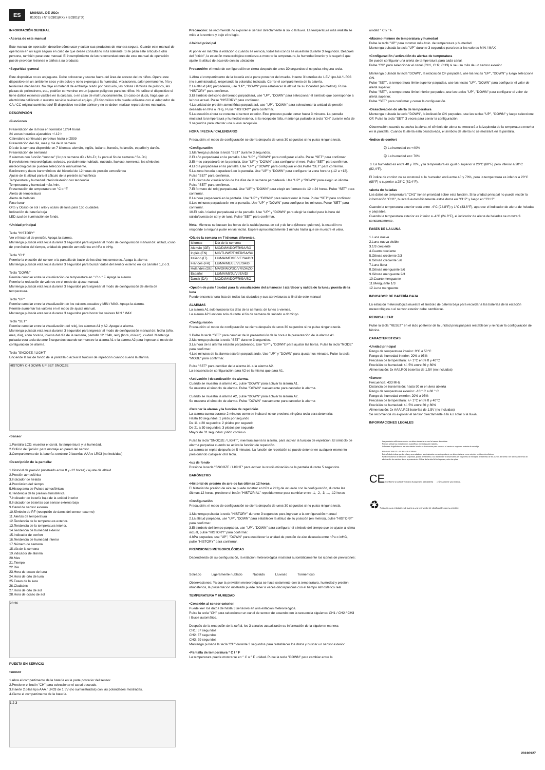ES
MANUAL DE USO:
810015 / N° E0301(RX) + E0301(TX)
INFORMACIÓN GENERAL
•Acerca de este manual
Este manual de operación describe cómo usar y cuidar sus productos de manera segura. Guarde este manual de operación en un lugar seguro en caso de que desee consultarlo más adelante. Si le pasa este artículo a otra persona, también pase este manual. El incumplimiento de las recomendaciones de este manual de operación puede provocar lesiones o daños a su producto.
•Seguridad general
Este dispositivo no es un juguete. Debe colocarse y usarse fuera del área de acceso de los niños. Opere este dispositivo en un ambiente seco y sin polvo y no lo exponga a la humedad, vibraciones, calor permanente, frío y tensiones mecánicas. No deje el material de embalaje tirado por descuido, las bolsas / láminas de plástico, las piezas de poliestireno, etc., podrían convertirse en un juguete peligroso para los niños. No utilice el dispositivo si tiene daños externos visibles en la carcasa, o en caso de mal funcionamiento. En caso de duda, haga que un electricista calificado o nuestro servicio revisen el equipo. ¡El dispositivo solo puede utilizarse con el adaptador de CA / CC original suministrado! El dispositivo no debe abrirse y no se deben realizar reparaciones manuales.
DESCRIPCIÓN
•Funciones
Presentación de la hora en formatos 12/24 horas
24 zonas horarias ajustables +/-12 h
Calendario continuado perpetuo hasta el 2099
Presentación del día, mes y día de la semana
Día de la semana disponible en 7 idiomas: alemán, inglés, italiano, francés, holandés, español y danés.
Presentación de semanas
2 alarmas con función "snooze" (1x por semana día / Mo-Fr; 1x para el fin de semana / Sa-Do)
5 previsiones meteorológicas: soleado, parcialmente nublado, nublado, lluvioso, tormenta; los símbolos meteorológicos se pueden seleccionar manualmente.
Barómetro y datos barométricos del historial de 12 horas de presión atmosférica
Ajuste de la altitud para el cálculo de la presión atmosférica
Temperatura y humedad interior/exterior con tendencia
Temperatura y humedad máx./min.
Presentación de temperatura en °C o °F
Alerta de temperatura
Alerta de heladas
Fase lunar
Orto y Ocaso de sol / orto y ocaso de luna para 150 ciudades.
Indicación de batería baja
LED azul de iluminación de fondo.
•Unidad principal
Tecla "HISTORY"
Ver el historial de presión. Apaga la alarma.
Mantenga pulsada esta tecla durante 3 segundos para ingresar al modo de configuración manual de: altitud, icono de pronóstico del tiempo, unidad de presión atmosférica en hPa o inHg.
Tecla "CH"
Permite la elección del sensor o la pantalla de bucle de los distintos sensores. Apaga la alarma
Mantenga pulsada esta tecla durante 3 segundos para buscar datos del sensor externo en los canales 1,2 o 3.
Tecla "DOWN"
Permite cambiar entre la visualización de temperatura en ° C o ° F. Apaga la alarma.
Permite la reducción de valores en el modo de ajuste manual.
Mantenga pulsada esta tecla durante 3 segundos para ingresar al modo de configuración de alerta de temperatura.
Tecla "UP"
Permite cambiar entre la visualización de los valores actuales y MIN / MAX. Apaga la alarma.
Permite aumentar los valores en el modo de ajuste manual.
Mantenga pulsada esta tecla durante 3 segundos para borrar los valores MIN / MAX
Tecla "SET"
Permite cambiar entre la visualización del reloj, las alarmas A1 y A2. Apaga la alarma.
Mantenga pulsada esta tecla durante 3 segundos para ingresar al modo de configuración manual de: fecha (año, mes, día), zona horaria, idioma del día de la semana, pantalla 12 / 24h, reloj (hora, minuto), ciudad. Mantenga pulsada esta tecla durante 3 segundos cuando se muestre la alarma A1 o la alarma A2 para ingresar al modo de configuración de alarma.
Tecla "SNOOZE / LIGHT"
Enciende la luz de fondo de la pantalla o activa la función de repetición cuando suena la alarma.
HISTORY CH DOWN UP SET SNOOZE
•Sensor
1.Pantalla LCD: muestra el canal, la temperatura y la humedad.
2.Orificio de fijación: para montaje en pared del sensor.
3.Compartimento de la batería: contiene 2 baterías AAA o LR03 (no incluidas)
•Descripción de la pantalla:
1.Historial de presión (mostrado entre 0 y -12 horas) / ajuste de altitud
2.Presión atmosférica
3.Indicador de helada
4.Pronóstico del tiempo
5.Histograma de Pulses atmosféricas.
6.Tendencia de la presión atmosférica.
7.Indicador de batería baja de la unidad interior
8.Indicador de baterías con sensor externo bajo
9.Canal de sensor externo
10.Símbolo de RF (recepción de datos del sensor externo)
11.Alertas de temperatura
12.Tendencia de la temperatura exterior.
13.Tendencia de la temperatura interior.
14.Tendencia de humedad exterior
15.Indicador de confort
16.Tendencia de humedad interior
17.Número de semana
18.día de la semana
19.indicador de alarma
20.Mes
21.Tiempo
22.Día
23.Hora de ocaso de luna
24.Hora de orto de luna
25.Fases de la luna
26.Ciudades
27.Hora de orto de sol
28.Hora de ocaso de sol
20:36
PUESTA EN SERVICIO
•sensor
1.Abra el compartimento de la batería en la parte posterior del sensor.
2.Presione el botón "CH" para seleccionar el canal deseado.
3.Inserte 2 pilas tipo AAA / LR03 de 1.5V (no suministradas) con las polaridades mostradas.
4.Cierre el compartimento de la batería.
1 2 3
Precaución: se recomienda no exponer el sensor directamente al sol o la lluvia. La temperatura más realista se mide a la sombra y bajo el refugio.
•Unidad principal
Al poner en marcha la estación o cuando se reinicia, todos los iconos se muestran durante 3 segundos. Después del "pitido", la estación meteorológica comienza a mostrar la temperatura, la humedad interior y le sugerirá que ajuste la altitud de acuerdo con su ubicación
Precaución: el modo de configuración se cierra después de unos 30 segundos si no pulsa ninguna tecla.
1.Abra el compartimento de la batería en la parte posterior del muelle. Inserte 3 baterías de 1.5V tipo AA / LR06 (no suministradas), respetando la polaridad indicada. Cerrar el compartimento de la batería.
2.La altitud (Alt) parpadeará, use "UP", "DOWN" para establecer la altitud de su localidad (en metros). Pulse "HISTORY" para confirmar.
3.El símbolo del icono del tiempo parpadeará, use "UP", "DOWN" para seleccionar el símbolo que corresponde a la hora actual. Pulse "HISTORY" para confirmar.
4.La unidad de presión atmosférica parpadeará, use "UP", "DOWN" para seleccionar la unidad de presión deseada en hPa o inHg. Pulse "HISTORY" para confirmar.
5.La estación ahora se conecta al sensor exterior. Este proceso puede tomar hasta 3 minutos. La pantalla mostrará la temperatura y humedad exterior, si la recepción falla, mantenga pulsado la tecla "CH" durante más de 3 segundos para intentar una nueva recepción.
HORA / FECHA / CALENDARIO
Precaución: el modo de configuración se cierra después de unos 30 segundos si no pulsa ninguna tecla.
•Configuración
1.Mantenga pulsada la tecla "SET" durante 3 segundos.
2.El año parpadeará en la pantalla. Use "UP" y "DOWN" para configurar el año. Pulse "SET" para confirmar.
3.El mes parpadeará en la pantalla. Use "UP" y "DOWN" para configurar el mes. Pulse "SET" para confirmar.
4.El día parpadeará en la pantalla. Use "UP" y "DOWN" para configurar el día.Pulse "SET" para confirmar.
5.La zona horaria parpadeará en la pantalla. Use "UP" y "DOWN" para configurar la zona horaria (-12 a +12). Pulse "SET" para confirmar.
6.El idioma de visualización de los días de la semana parpadeará. Use "UP" y "DOWN" para elegir un idioma. Pulse "SET" para confirmar.
7.El formato del reloj parpadeará. Use "UP" y "DOWN" para elegir un formato de 12 o 24 horas. Pulse "SET" para confirmar.
8.La hora parpadeará en la pantalla. Use "UP" y "DOWN" para seleccionar la hora. Pulse "SET" para confirmar.
9.Los minutos parpadearán en la pantalla. Use "UP" y "DOWN" para configurar los minutos. Pulse "SET" para confirmar.
10.El país / ciudad parpadeará en la pantalla. Use "UP" y "DOWN" para elegir la ciudad para la hora del salida/puesta de sol y de luna. Pulse "SET" para confirmar.
Nota: Mientras se buscan las horas de la salida/puesta de sol y de luna (Mostrar guiones), la estación no responde a ninguna pulse en las teclas. Espere aproximadamente 1 minuto hasta que se muestre el valor.
•Día de la semana en 7 idiomas diferentes.
| Idiomas | Día de la semana |
| Alemán (GE) | MO/DI/MI/DO/FR/SA/SO |
| Inglés (EN) | MO/TU/WE/TH/FR/SA/SU |
| Italiano (IT) | LU/MA/ME/GE/VE/SA/DO |
| Francés (FR) | LU/MA/ME/JE/VE/SA/DI |
| Holandés (DU) | MA/DI/WO/DO/VR/ZA/ZO |
| Español | LU/MA/MI/JU/VI/SA/DI |
| Dansk (DA) | MO/DI/MI/DO/FR/SA/SO |
•Opción de país / ciudad para la visualización del amanecer / atardecer y salida de la luna / puesta de la luna
Puede encontrar una lista de todas las ciudades y sus abreviaturas al final de este manual
ALARMAS
La alarma A1 solo funciona los días de la semana: de lunes a viernes.
La alarma A2 funciona solo durante el fin de semana de sábado a domingo.
•Configuración
Precaución: el modo de configuración se cierra después de unos 30 segundos si no pulsa ninguna tecla.
1.Pulse la tecla "SET" para cambiar de la presentación de la hora a la presentación de la alarma A1.
2.Mantenga pulsada la tecla "SET" durante 3 segundos.
3.La hora de la alarma estarán parpadeando. Use "UP" y "DOWN" para ajustar las horas. Pulse la tecla "MODE" para confirmar.
4.Los minutos de la alarma estarán parpadeando. Use "UP" y "DOWN" para ajustar los minutos. Pulse la tecla "MODE" para confirmar.
Pulse "SET" para cambiar de la alarma A1 a la alarma A2.
La secuencia de configuración para A2 es la misma que para A1.
•Activación / desactivación de alarma.
Cuando se muestra la alarma A1, pulse "DOWN" para activar la alarma A1.
Se muestra el símbolo de alarma. Pulse "DOWN" nuevamente para cancelar la alarma.
Cuando se muestra la alarma A2, pulse "DOWN" para activar la alarma A2.
Se muestra el símbolo de alarma. Pulse "DOWN" nuevamente para cancelar la alarma
•Detener la alarma y la función de repetición
La alarma suena durante 2 minutos como se indica si no se presiona ningúna tecla para detenerla:
Hasta 10 segundos: 1 pitido por segundo
De 11 a 20 segundos: 2 pitidos por segundo
De 21 a 30 segundos: 3 pitidos por segundo
Mayor de 31 segundos: pitido continuo
Pulsa la tecla "SNOOZE / LIGHT", mientras suena la alarma, para activar la función de repetición. El símbolo de alarma parpadea cuando se activa la función de repetición.
La alarma se repite después de 5 minutos. La función de repetición se puede detener en cualquier momento presionando cualquier otra tecla.
•luz de fondo
Presione la tecla "SNOOZE / LIGHT" para activar la retroiluminación de la pantalla durante 5 segundos.
BARÓMETRO
•Historial de presión de aire de las últimas 12 horas.
El historial de presión de aire se puede mostrar en hPa e inHg de acuerdo con la configuración, durante las últimas 12 horas, presione el botón "HISTORIAL" repetidamente para cambiar entre -1, -2, -3, ..., -12 horas
•Configuración
Precaución: el modo de configuración se cierra después de unos 30 segundos si no pulsa ninguna tecla.
1.Mantenga pulsada la tecla "HISTORY" durante 3 segundos para ingresar a la configuración manual
2.La altitud parpadea, use "UP", "DOWN" para establecer la altitud de su posición (en metros), pulse "HISTORY" para confirmar.
3.El símbolo del tiempo parpadea, use "UP", "DOWN" para configurar el símbolo del tiempo que se ajuste al clima actual, pulse "HISTORY" para confirmar.
4.hPa parpadea, use "UP", "DOWN" para establecer la unidad de presión de aire deseada entre hPa o inHG, pulse "HISTORY" para confirmar.
PREVISIONES METEOROLÓGICAS
Dependiendo de su configuración, la estación meteorológica mostrará automáticamente los iconos de previsiones:
Soleado Ligeramente nublado Nublado Lluvioso Tormentoso
Observaciones: Ya que la previsión meteorológica se hace solamente con la temperatura, humedad y presión atmosférica, la presentación mostrada puede tener a veces discrepancias con el tiempo atmosférico real
TEMPERATURA Y HUMEDAD
•Conexión al sensor exterior.
Puede leer los datos de hasta 3 sensores en una estación meteorológica.
Pulse la tecla "CH" para seleccionar un canal de sensor de acuerdo con la secuencia siguiente: CH1 / CH2 / CH3 / Bucle automático.
Después de la recepción de la señal, los 3 canales actualizarán su información de la siguiente manera:
CH1: 57 segundos
CH2: 67 segundos
CH3: 69 segundos
Mantenga pulsada la tecla "CH" durante 3 segundos para restablecer los datos y buscar un sensor exterior.
•Pantalla de temperatura ° C / ° F
La temperatura puede mostrarse en ° C o ° F unidad. Pulse la tecla "DOWN" para cambiar entre la
unidad ° C y ° F.
•Máximo mínimo de temperatura y humedad
Pulse la tecla "UP" para mostrar máx./min. de temperatura y humedad.
Mantenga pulsada la tecla "UP" durante 3 segundos para borrar los valores MIN / MAX
•Configuración / activación de alertas de temperatura
Se puede configurar una alerta de temperatura para cada canal.
Pulse "CH" para seleccionar el canal (CH1, CH2, CH3) si se usa más de un sensor exterior
Mantenga pulsada la tecla "DOWN", la indicación OF parpadea, use las teclas "UP", "DOWN" y luego seleccione ON.
Pulse "SET", la temperatura límite superior parpadea, use las teclas "UP", "DOWN" para configurar el valor de alerta superior.
Pulse "SET", la temperatura límite inferior parpadea, use las teclas "UP", "DOWN" para configurar el valor de alerta superior.
Pulse "SET" para confirmar y cerrar la configuración.
•Desactivación de alerta de temperatura
Mantenga pulsada la tecla "DOWN", la indicación ON parpadea, use las teclas "UP", "DOWN" y luego seleccione OF. Pulse la tecla "SET" 3 veces para cerrar la configuración.
Observación: cuando se activa la alerta, el símbolo de alerta se mostrará a la izquierda de la temperatura exterior en la pantalla. Cuando la alerta está desactivada, el símbolo de alerta no se mostrará en la pantalla.
•Índice de confort
☹ La humedad es <40%
☹ La humedad es> 70%
☺ La humedad es entre 40 y 70%, y la temperatura es igual o superior a 20°C (68°F) pero inferior a 28°C (82,4°F).
El índice de confort no se mostrará si la humedad está entre 40 y 70%, pero la temperatura es inferior a 20°C (68°F) o superior a 28°C (82,4°F).
•alerta de heladas
Los datos de temperatura "CH1" tienen prioridad sobre esta función. Si la unidad principal no puede recibir la información "CH1", buscará automáticamente estos datos en "CH2" y luego en "CH 3".
Cuando la temperatura exterior está entre -4°C (24.8°F) y 1°C (33.8°F), aparece el indicador de alerta de heladas y parpadea.
Cuando la temperatura exterior es inferior a -4°C (24.8°F), el indicador de alerta de heladas se mostrará constantemente.
FASES DE LA LUNA
1.Luna nueva
2.Luna nueva visible
3.1/3 creciente
4.Cuarto creciente
5.Gibosa creciente 2/3
6.Gibosa creciente 5/6
7.Luna llena
8.Gibosa menguante 5/6
9.Gibosa menguante 2/3
10.Cuarto menguante
11.Menguante 1/3
12.Luna menguante
INDICADOR DE BATERÍA BAJA
La estación meteorológica muestra el símbolo de batería baja para recordar a las baterías de la estación meteorológica o el sensor exterior debe cambiarse.
REINICIALIZAR
Pulse la tecla "RESET" en el lado posterior de la unidad principal para restablecer y reiniciar la configuración de fábrica.
CARACTERISTICAS
•Unidad principal
Rango de temperatura interior: 0°C a 50°C
Rango de humedad interior: 20% a 95%
Precisión de temperatura: +/- 1°C entre 0 y 40°C
Precisión de humedad: +/- 5% entre 30 y 80%
Alimentación: 3x AA/LR06 baterías de 1.5V (no incluidas)
•Sensor:
Frecuencia: 433 MHz
Distancia de transmisión: hasta 90 m en área abierta
Rango de temperatura exterior: -10 ° C a 60 ° C
Rango de humedad exterior: 20% a 95%
Precisión de temperatura: +/- 1°C entre 0 y 40°C
Precisión de humedad: +/- 5% entre 30 y 80%
Alimentación: 2x AAA/LR03 baterías de 1.5V (no incluidas)
Se recomienda no exponer el sensor directamente a la luz solar o la lluvia.
INFORMACIONES LEGALES
Los productos eléctricos usados no deben desecharse con la basura doméstica.
Procure utilizar las instalaciones específicas previstas para tratarlos.
Infórmese dirigiéndose a las autoridades locales o al minorista para conocer el camino a seguir en materia de reciclaje.
ELIMINACIÓN DE LAS PILAS/BATERÍAS:
Este símbolo indica que las pilas y acumuladores suministrados con este producto no deben tratarse como simples residuos domésticos.
Para deshacerse de ellos con seguridad, puede devolverlos a su distribuidor o desecharlos en los puntos de recogida de baterías de los puntos de venta o en las instalaciones de eliminación de residuos de su ayuntamiento. Al final de la vida útil del aparato, retire las pilas.
CE Conforme a la(s) directiva(s) Europea(s) aplicable(s) ⌂ Únicamente uso interior.
♻ Producto cuyo embalaje está sujeto a una instrucción de clasificación para su reciclaje.
20190927